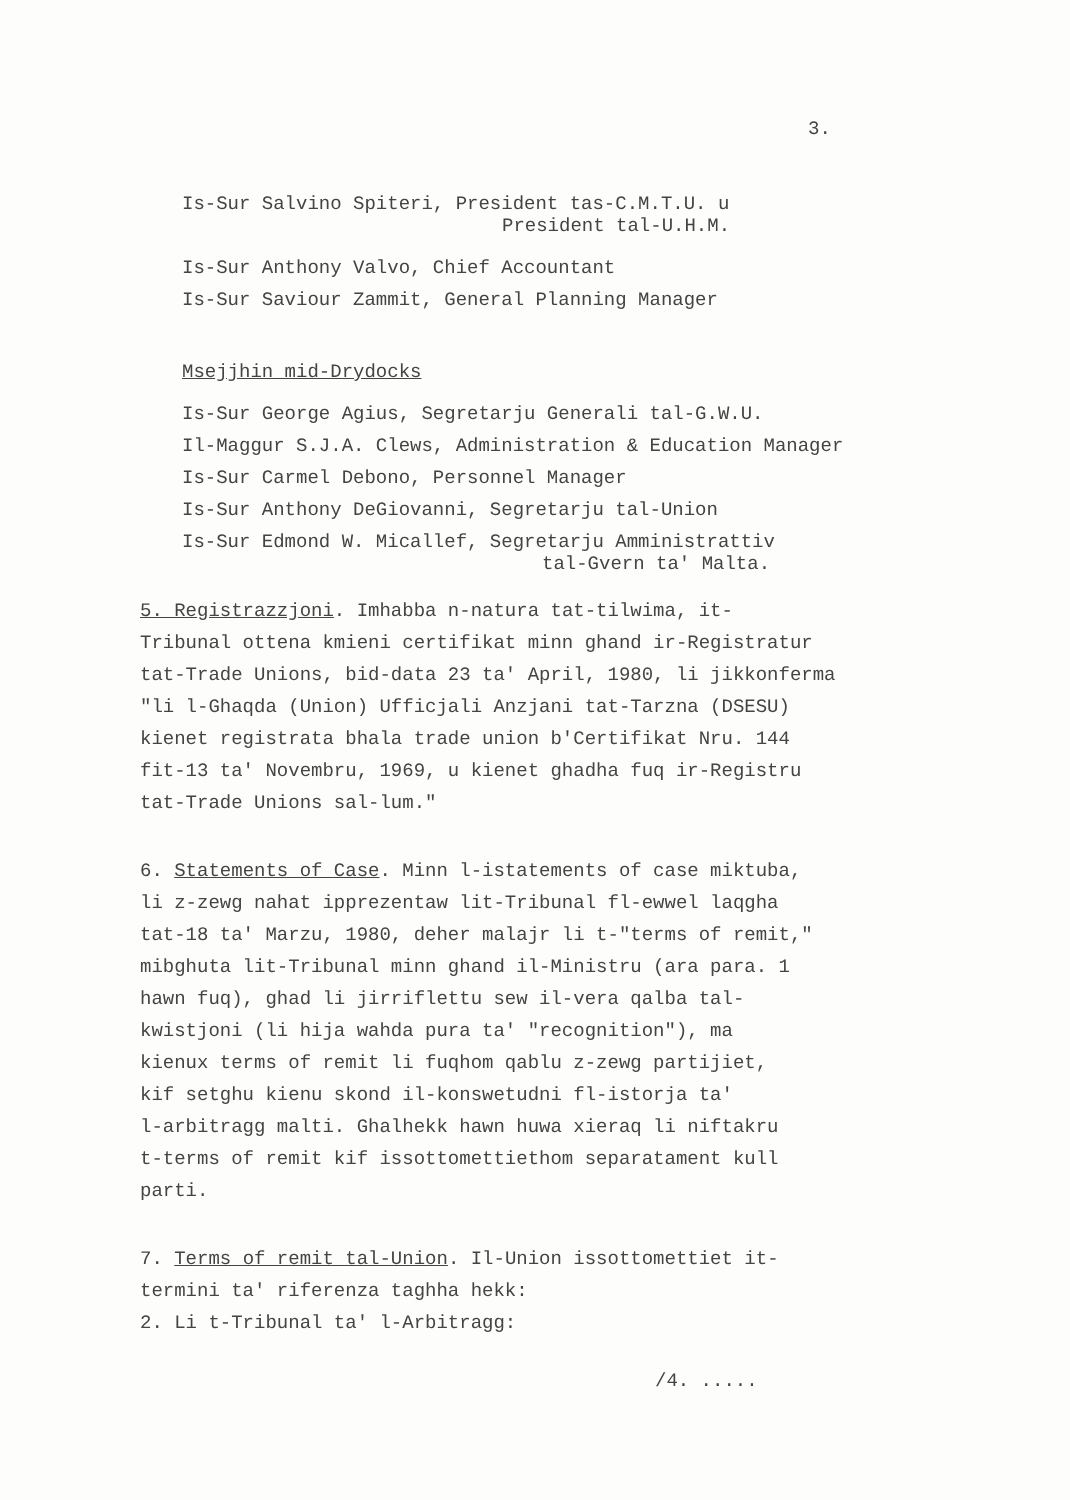3.
Is-Sur Salvino Spiteri, President tas-C.M.T.U. u
President tal-U.H.M.
Is-Sur Anthony Valvo, Chief Accountant
Is-Sur Saviour Zammit, General Planning Manager
Msejjhin mid-Drydocks
Is-Sur George Agius, Segretarju Generali tal-G.W.U.
Il-Maggur S.J.A. Clews, Administration & Education Manager
Is-Sur Carmel Debono, Personnel Manager
Is-Sur Anthony DeGiovanni, Segretarju tal-Union
Is-Sur Edmond W. Micallef, Segretarju Amministrattiv
tal-Gvern ta' Malta.
5. Registrazzjoni. Imhabba n-natura tat-tilwima, it-
Tribunal ottena kmieni certifikat minn ghand ir-Registratur
tat-Trade Unions, bid-data 23 ta' April, 1980, li jikkonferma
"li l-Ghaqda (Union) Ufficjali Anzjani tat-Tarzna (DSESU)
kienet registrata bhala trade union b'Certifikat Nru. 144
fit-13 ta' Novembru, 1969, u kienet ghadha fuq ir-Registru
tat-Trade Unions sal-lum."
6. Statements of Case. Minn l-istatements of case miktuba,
li z-zewg nahat ipprezentaw lit-Tribunal fl-ewwel laqgha
tat-18 ta' Marzu, 1980, deher malajr li t-"terms of remit,"
mibghuta lit-Tribunal minn ghand il-Ministru (ara para. 1
hawn fuq), ghad li jirriflettu sew il-vera qalba tal-
kwistjoni (li hija wahda pura ta' "recognition"), ma
kienux terms of remit li fuqhom qablu z-zewg partijiet,
kif setghu kienu skond il-konswetudni fl-istorja ta'
l-arbitragg malti. Ghalhekk hawn huwa xieraq li niftakru
t-terms of remit kif issottomettiethom separatament kull
parti.
7. Terms of remit tal-Union. Il-Union issottomettiet it-
termini ta' riferenza taghha hekk:
2. Li t-Tribunal ta' l-Arbitragg:
/4. .....